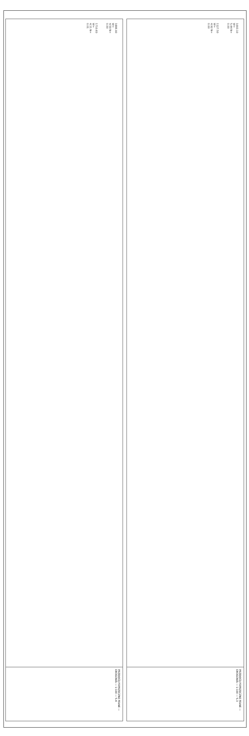1710.60 W= 4.11 N= 0.01
1686.90 W= 4.59 N= 0.00
PRZEKRÓJ POPRZECZNE PEŁNE — DROGOWA — 1:100 — 5.4
1127.50 W= 4.92 N= 0.00
1093.10 W= 5.44 N= 0.00
PRZEKRÓJ POPRZECZNE PEŁNE — DROGOWA — 1:100 — 5.3